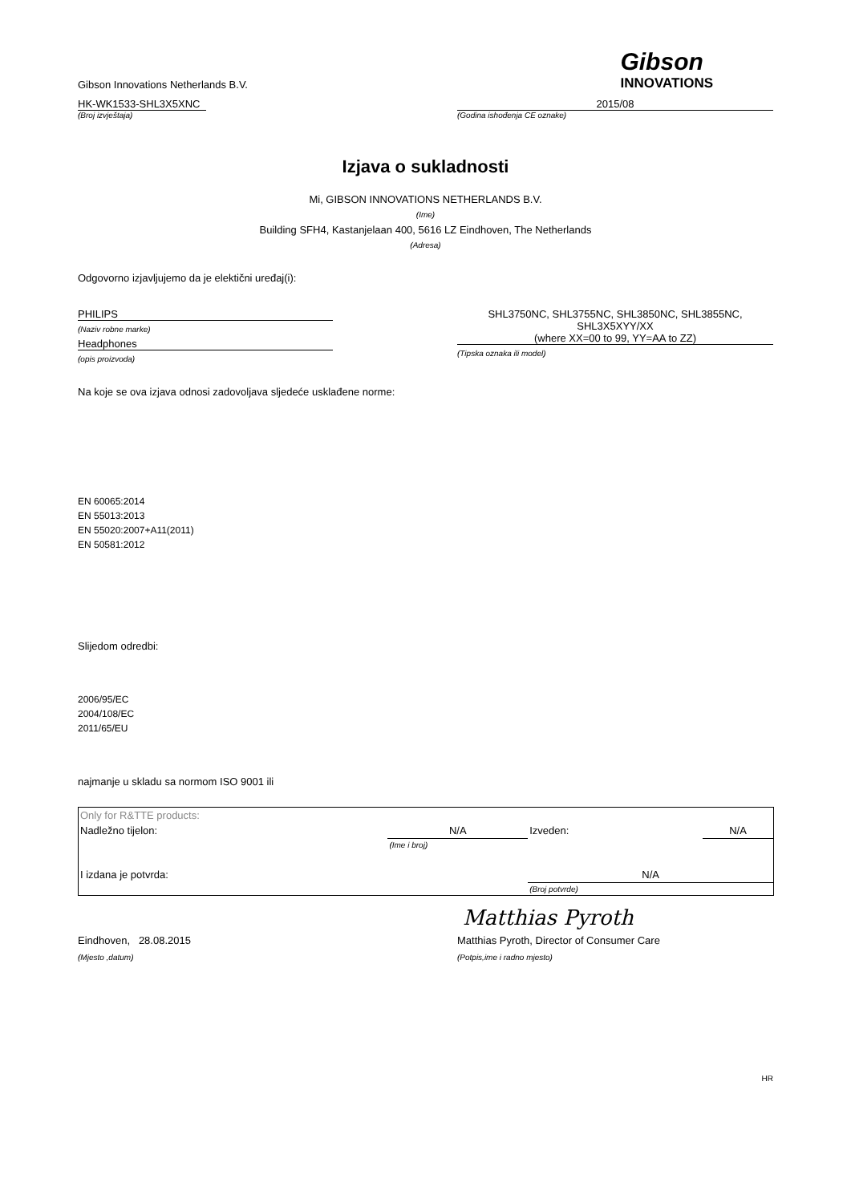Gibson Innovations Netherlands B.V.
Gibson
INNOVATIONS
HK-WK1533-SHL3X5XNC
(Broj izvještaja)
2015/08
(Godina ishođenja CE oznake)
Izjava o sukladnosti
Mi, GIBSON INNOVATIONS NETHERLANDS B.V.
(Ime)
Building SFH4, Kastanjelaan 400, 5616 LZ Eindhoven, The Netherlands
(Adresa)
Odgovorno izjavljujemo da je elektični uređaj(i):
PHILIPS
(Naziv robne marke)
Headphones
(opis proizvoda)
SHL3750NC, SHL3755NC, SHL3850NC, SHL3855NC,
SHL3X5XYY/XX
(where XX=00 to 99, YY=AA to ZZ)
(Tipska oznaka ili model)
Na koje se ova izjava odnosi zadovoljava sljedeće usklađene norme:
EN 60065:2014
EN 55013:2013
EN 55020:2007+A11(2011)
EN 50581:2012
Slijedom odredbi:
2006/95/EC
2004/108/EC
2011/65/EU
najmanje u skladu sa normom ISO 9001 ili
| Only for R&TTE products: | | | |
| Nadležno tijelon: | N/A | Izveden: | N/A |
| | (Ime i broj) | | |
| I izdana je potvrda: | | N/A | |
| | | (Broj potvrde) | |
Matthias Pyroth
Eindhoven, 28.08.2015
(Mjesto ,datum)
Matthias Pyroth, Director of Consumer Care
(Potpis,ime i radno mjesto)
HR